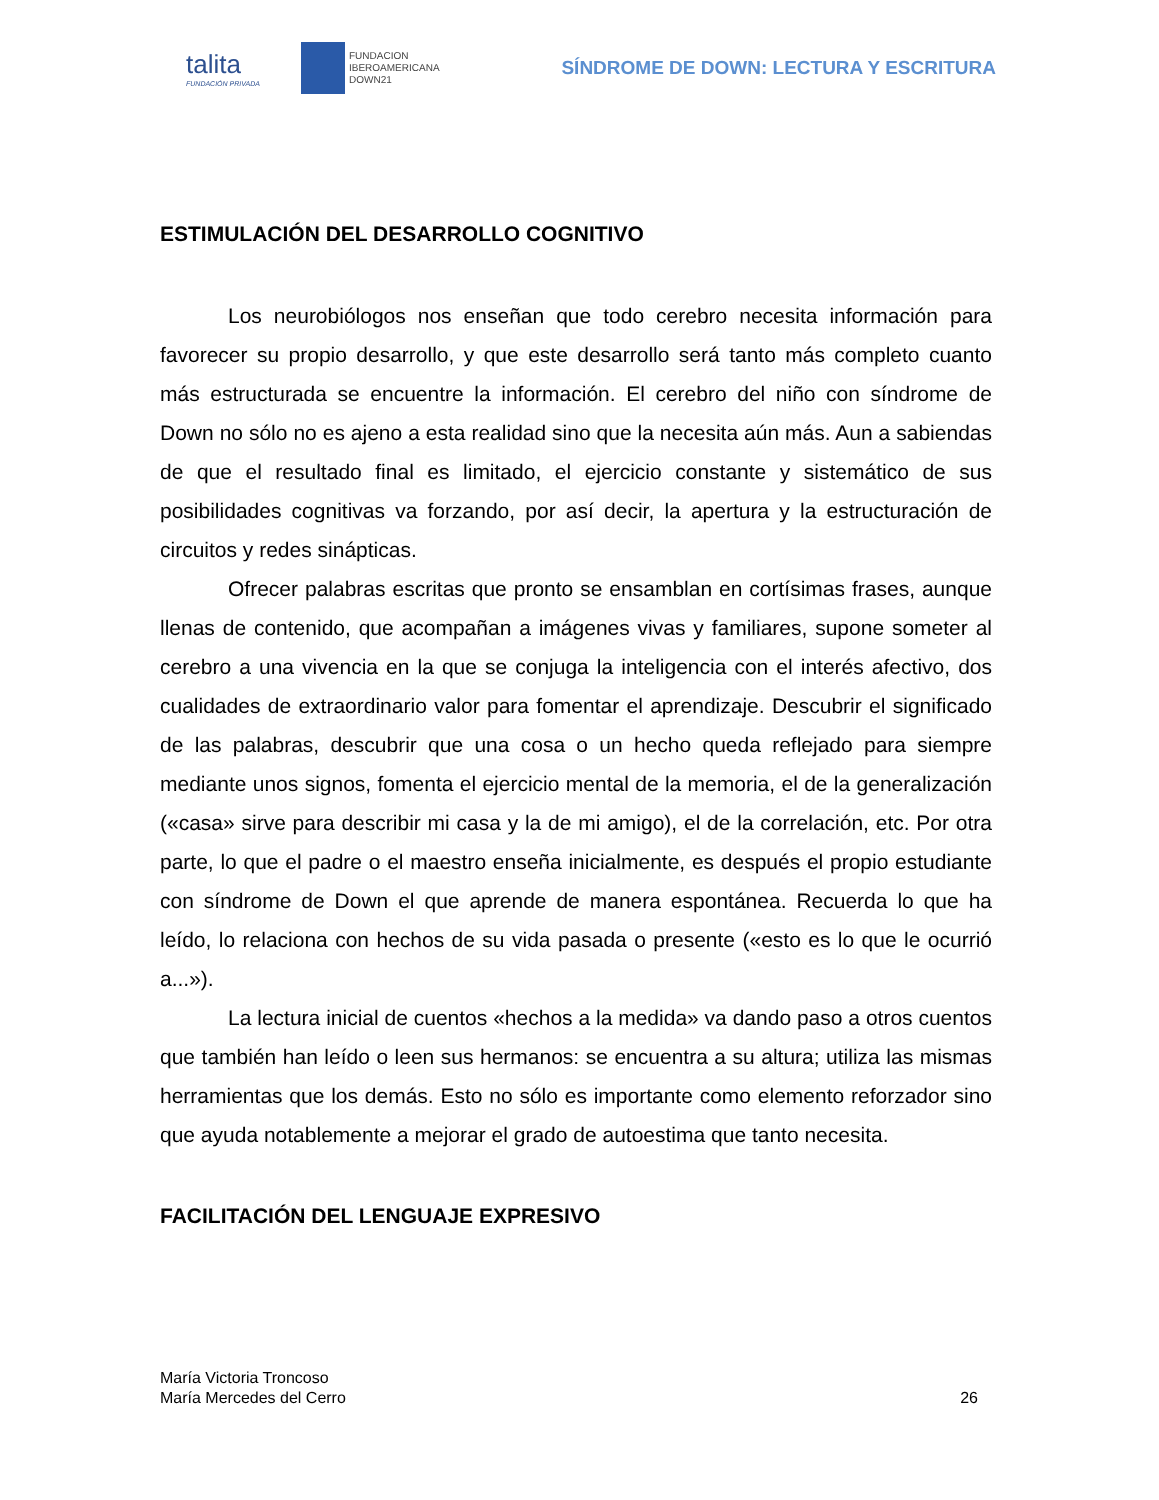talita
FUNDACIÓN PRIVADA
FUNDACION
IBEROAMERICANA
DOWN21
SÍNDROME DE DOWN: LECTURA Y ESCRITURA
ESTIMULACIÓN DEL DESARROLLO COGNITIVO
Los neurobiólogos nos enseñan que todo cerebro necesita información para favorecer su propio desarrollo, y que este desarrollo será tanto más completo cuanto más estructurada se encuentre la información. El cerebro del niño con síndrome de Down no sólo no es ajeno a esta realidad sino que la necesita aún más. Aun a sabiendas de que el resultado final es limitado, el ejercicio constante y sistemático de sus posibilidades cognitivas va forzando, por así decir, la apertura y la estructuración de circuitos y redes sinápticas.
Ofrecer palabras escritas que pronto se ensamblan en cortísimas frases, aunque llenas de contenido, que acompañan a imágenes vivas y familiares, supone someter al cerebro a una vivencia en la que se conjuga la inteligencia con el interés afectivo, dos cualidades de extraordinario valor para fomentar el aprendizaje. Descubrir el significado de las palabras, descubrir que una cosa o un hecho queda reflejado para siempre mediante unos signos, fomenta el ejercicio mental de la memoria, el de la generalización («casa» sirve para describir mi casa y la de mi amigo), el de la correlación, etc. Por otra parte, lo que el padre o el maestro enseña inicialmente, es después el propio estudiante con síndrome de Down el que aprende de manera espontánea. Recuerda lo que ha leído, lo relaciona con hechos de su vida pasada o presente («esto es lo que le ocurrió a...»).
La lectura inicial de cuentos «hechos a la medida» va dando paso a otros cuentos que también han leído o leen sus hermanos: se encuentra a su altura; utiliza las mismas herramientas que los demás. Esto no sólo es importante como elemento reforzador sino que ayuda notablemente a mejorar el grado de autoestima que tanto necesita.
FACILITACIÓN DEL LENGUAJE EXPRESIVO
María Victoria Troncoso
María Mercedes del Cerro
26